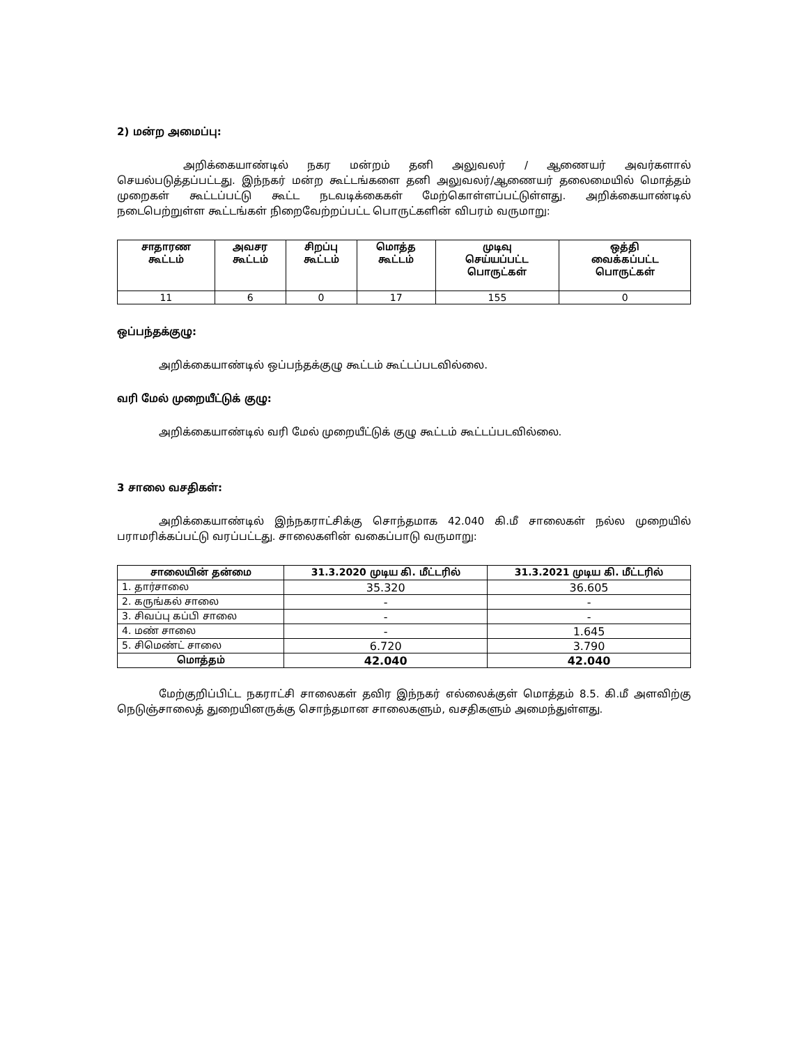2) மன்ற அமைப்பு:
அறிக்கையாண்டில் நகர மன்றம் தனி அலுவலர் / ஆணையர் அவர்களால் செயல்படுத்தப்பட்டது. இந்நகர் மன்ற கூட்டங்களை தனி அலுவலர்/ஆணையர் தலைமையில் மொத்தம் முறைகள் கூட்டப்பட்டு கூட்ட நடவடிக்கைகள் மேற்கொள்ளப்பட்டுள்ளது. அறிக்கையாண்டில் நடைபெற்றுள்ள கூட்டங்கள் நிறைவேற்றப்பட்ட பொருட்களின் விபரம் வருமாறு:
| சாதாரண கூட்டம் | அவசர கூட்டம் | சிறப்பு கூட்டம் | மொத்த கூட்டம் | முடிவு செய்யப்பட்ட பொருட்கள் | ஒத்தி வைக்கப்பட்ட பொருட்கள் |
| --- | --- | --- | --- | --- | --- |
| 11 | 6 | 0 | 17 | 155 | 0 |
ஒப்பந்தக்குழு:
அறிக்கையாண்டில் ஒப்பந்தக்குழு கூட்டம் கூட்டப்படவில்லை.
வரி மேல் முறையீட்டுக் குழு:
அறிக்கையாண்டில் வரி மேல் முறையீட்டுக் குழு கூட்டம் கூட்டப்படவில்லை.
3 சாலை வசதிகள்:
அறிக்கையாண்டில் இந்நகராட்சிக்கு சொந்தமாக 42.040 கி.மீ சாலைகள் நல்ல முறையில் பராமரிக்கப்பட்டு வரப்பட்டது. சாலைகளின் வகைப்பாடு வருமாறு:
| சாலையின் தன்மை | 31.3.2020 முடிய கி. மீட்டரில் | 31.3.2021 முடிய கி. மீட்டரில் |
| --- | --- | --- |
| 1. தார்சாலை | 35.320 | 36.605 |
| 2. கருங்கல் சாலை | - | - |
| 3. சிவப்பு கப்பி சாலை | - | - |
| 4. மண் சாலை | - | 1.645 |
| 5. சிமெண்ட் சாலை | 6.720 | 3.790 |
| மொத்தம் | 42.040 | 42.040 |
மேற்குறிப்பிட்ட நகராட்சி சாலைகள் தவிர இந்நகர் எல்லைக்குள் மொத்தம் 8.5. கி.மீ அளவிற்கு நெடுஞ்சாலைத் துறையினருக்கு சொந்தமான சாலைகளும், வசதிகளும் அமைந்துள்ளது.